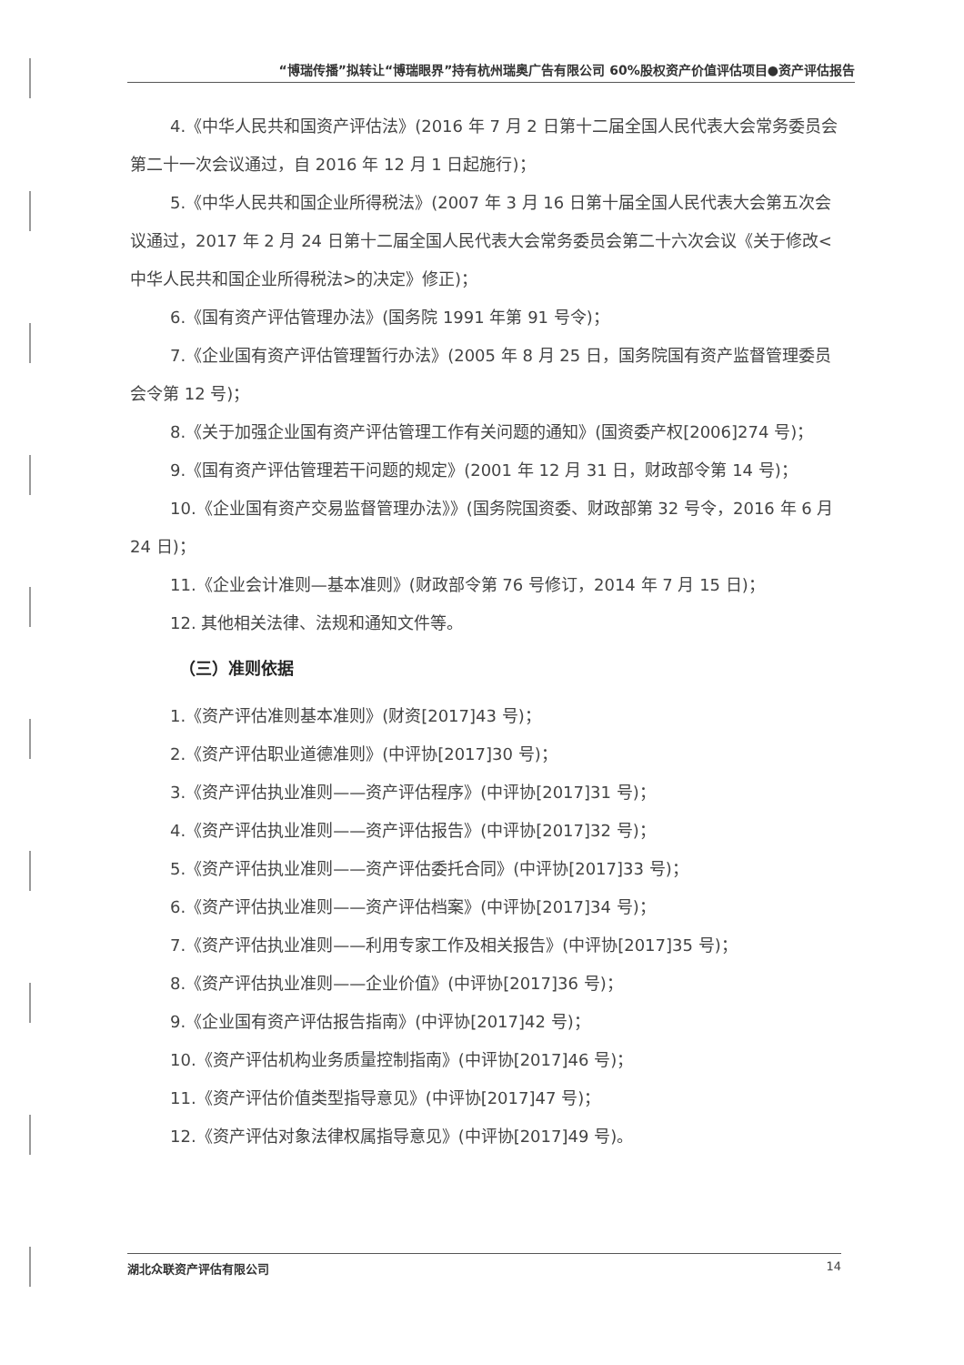“博瑞传播”拟转让“博瑞眼界”持有杭州瑞奥广告有限公司 60%股权资产价值评估项目●资产评估报告
4.《中华人民共和国资产评估法》(2016 年 7 月 2 日第十二届全国人民代表大会常务委员会第二十一次会议通过，自 2016 年 12 月 1 日起施行)；
5.《中华人民共和国企业所得税法》(2007 年 3 月 16 日第十届全国人民代表大会第五次会议通过，2017 年 2 月 24 日第十二届全国人民代表大会常务委员会第二十六次会议《关于修改<中华人民共和国企业所得税法>的决定》修正)；
6.《国有资产评估管理办法》(国务院 1991 年第 91 号令)；
7.《企业国有资产评估管理暂行办法》(2005 年 8 月 25 日，国务院国有资产监督管理委员会令第 12 号)；
8.《关于加强企业国有资产评估管理工作有关问题的通知》(国资委产权[2006]274 号)；
9.《国有资产评估管理若干问题的规定》(2001 年 12 月 31 日，财政部令第 14 号)；
10.《企业国有资产交易监督管理办法》》(国务院国资委、财政部第 32 号令，2016 年 6 月 24 日)；
11.《企业会计准则—基本准则》(财政部令第 76 号修订，2014 年 7 月 15 日)；
12. 其他相关法律、法规和通知文件等。
（三）准则依据
1.《资产评估准则基本准则》(财资[2017]43 号)；
2.《资产评估职业道德准则》(中评协[2017]30 号)；
3.《资产评估执业准则——资产评估程序》(中评协[2017]31 号)；
4.《资产评估执业准则——资产评估报告》(中评协[2017]32 号)；
5.《资产评估执业准则——资产评估委托合同》(中评协[2017]33 号)；
6.《资产评估执业准则——资产评估档案》(中评协[2017]34 号)；
7.《资产评估执业准则——利用专家工作及相关报告》(中评协[2017]35 号)；
8.《资产评估执业准则——企业价值》(中评协[2017]36 号)；
9.《企业国有资产评估报告指南》(中评协[2017]42 号)；
10.《资产评估机构业务质量控制指南》(中评协[2017]46 号)；
11.《资产评估价值类型指导意见》(中评协[2017]47 号)；
12.《资产评估对象法律权属指导意见》(中评协[2017]49 号)。
湖北众联资产评估有限公司 14